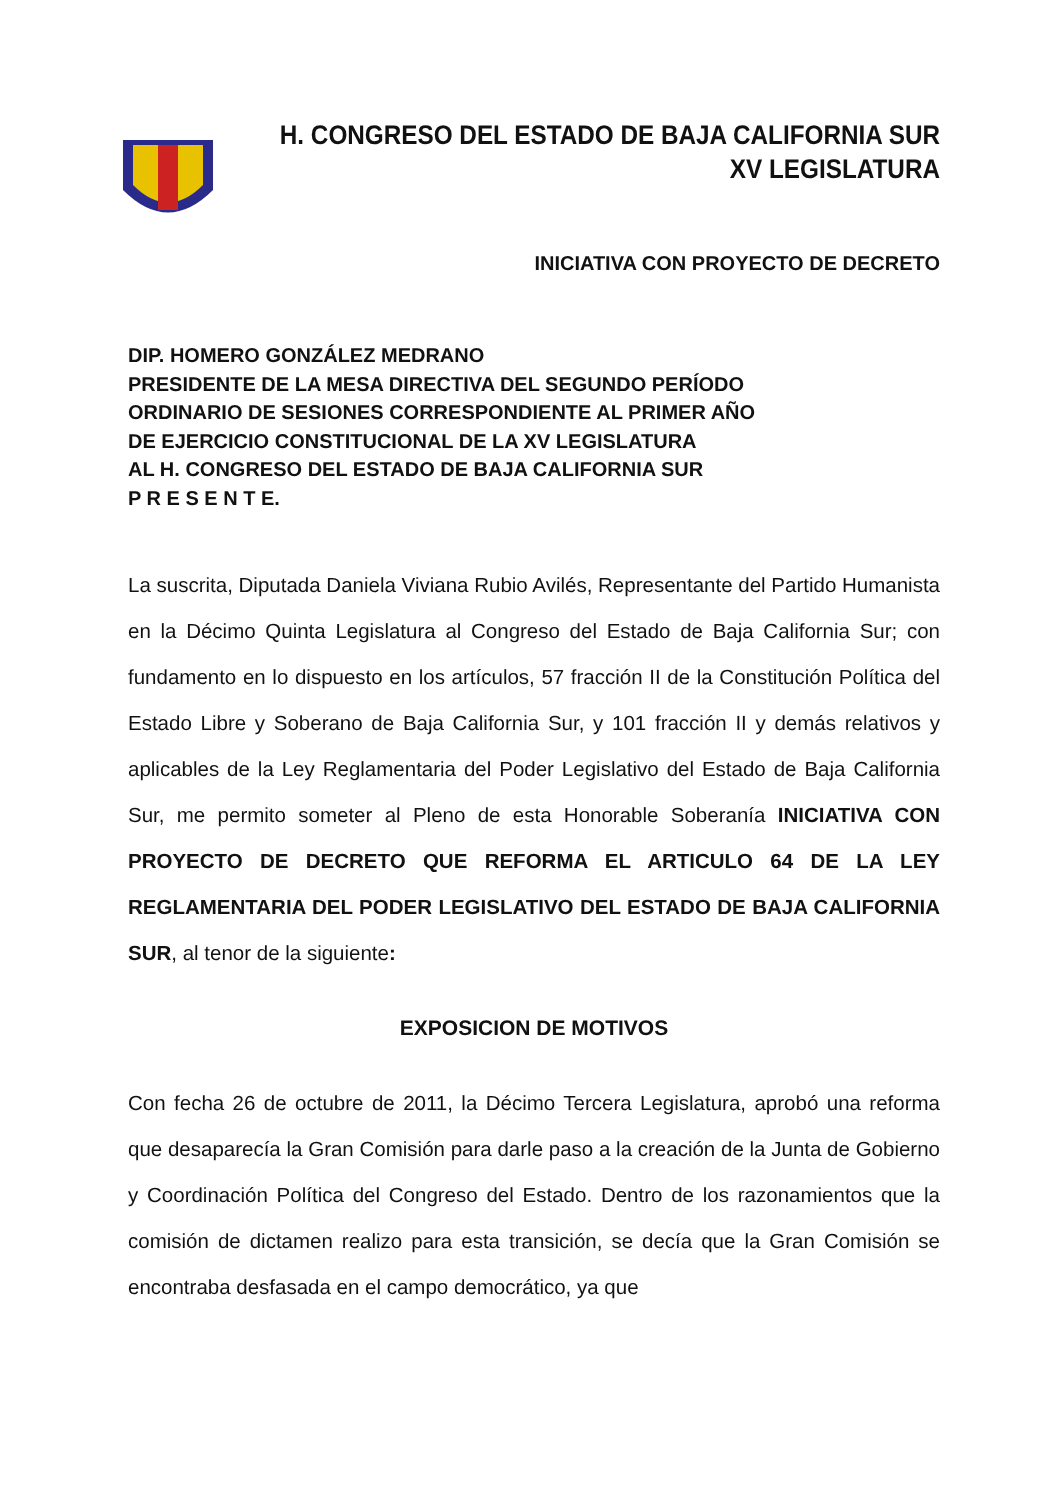H. CONGRESO DEL ESTADO DE BAJA CALIFORNIA SUR
XV LEGISLATURA
INICIATIVA CON PROYECTO DE DECRETO
DIP. HOMERO GONZÁLEZ MEDRANO
PRESIDENTE DE LA MESA DIRECTIVA DEL SEGUNDO PERÍODO
ORDINARIO DE SESIONES CORRESPONDIENTE AL PRIMER AÑO
DE EJERCICIO CONSTITUCIONAL DE LA XV LEGISLATURA
AL H. CONGRESO DEL ESTADO DE BAJA CALIFORNIA SUR
P R E S E N T E.
La suscrita, Diputada Daniela Viviana Rubio Avilés, Representante del Partido Humanista en la Décimo Quinta Legislatura al Congreso del Estado de Baja California Sur; con fundamento en lo dispuesto en los artículos, 57 fracción II de la Constitución Política del Estado Libre y Soberano de Baja California Sur, y 101 fracción II y demás relativos y aplicables de la Ley Reglamentaria del Poder Legislativo del Estado de Baja California Sur, me permito someter al Pleno de esta Honorable Soberanía INICIATIVA CON PROYECTO DE DECRETO QUE REFORMA EL ARTICULO 64 DE LA LEY REGLAMENTARIA DEL PODER LEGISLATIVO DEL ESTADO DE BAJA CALIFORNIA SUR, al tenor de la siguiente:
EXPOSICION DE MOTIVOS
Con fecha 26 de octubre de 2011, la Décimo Tercera Legislatura, aprobó una reforma que desaparecía la Gran Comisión para darle paso a la creación de la Junta de Gobierno y Coordinación Política del Congreso del Estado. Dentro de los razonamientos que la comisión de dictamen realizo para esta transición, se decía que la Gran Comisión se encontraba desfasada en el campo democrático, ya que